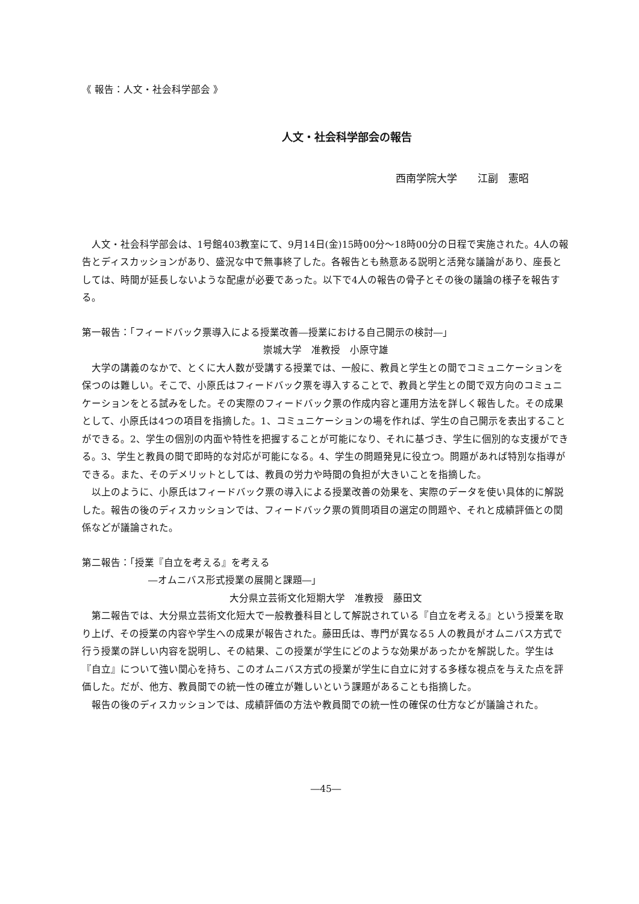《 報告：人文・社会科学部会 》
人文・社会科学部会の報告
西南学院大学　　江副　憲昭
人文・社会科学部会は、1号館403教室にて、9月14日(金)15時00分～18時00分の日程で実施された。4人の報告とディスカッションがあり、盛況な中で無事終了した。各報告とも熱意ある説明と活発な議論があり、座長としては、時間が延長しないような配慮が必要であった。以下で4人の報告の骨子とその後の議論の様子を報告する。
第一報告：「フィードバック票導入による授業改善―授業における自己開示の検討―」
崇城大学　准教授　小原守雄
大学の講義のなかで、とくに大人数が受講する授業では、一般に、教員と学生との間でコミュニケーションを保つのは難しい。そこで、小原氏はフィードバック票を導入することで、教員と学生との間で双方向のコミュニケーションをとる試みをした。その実際のフィードバック票の作成内容と運用方法を詳しく報告した。その成果として、小原氏は4つの項目を指摘した。1、コミュニケーションの場を作れば、学生の自己開示を表出することができる。2、学生の個別の内面や特性を把握することが可能になり、それに基づき、学生に個別的な支援ができる。3、学生と教員の間で即時的な対応が可能になる。4、学生の問題発見に役立つ。問題があれば特別な指導ができる。また、そのデメリットとしては、教員の労力や時間の負担が大きいことを指摘した。
以上のように、小原氏はフィードバック票の導入による授業改善の効果を、実際のデータを使い具体的に解説した。報告の後のディスカッションでは、フィードバック票の質問項目の選定の問題や、それと成績評価との関係などが議論された。
第二報告：「授業『自立を考える』を考える
―オムニバス形式授業の展開と課題―」
大分県立芸術文化短期大学　准教授　藤田文
第二報告では、大分県立芸術文化短大で一般教養科目として解説されている『自立を考える』という授業を取り上げ、その授業の内容や学生への成果が報告された。藤田氏は、専門が異なる5 人の教員がオムニバス方式で行う授業の詳しい内容を説明し、その結果、この授業が学生にどのような効果があったかを解説した。学生は『自立』について強い関心を持ち、このオムニバス方式の授業が学生に自立に対する多様な視点を与えた点を評価した。だが、他方、教員間での統一性の確立が難しいという課題があることも指摘した。
報告の後のディスカッションでは、成績評価の方法や教員間での統一性の確保の仕方などが議論された。
―45―